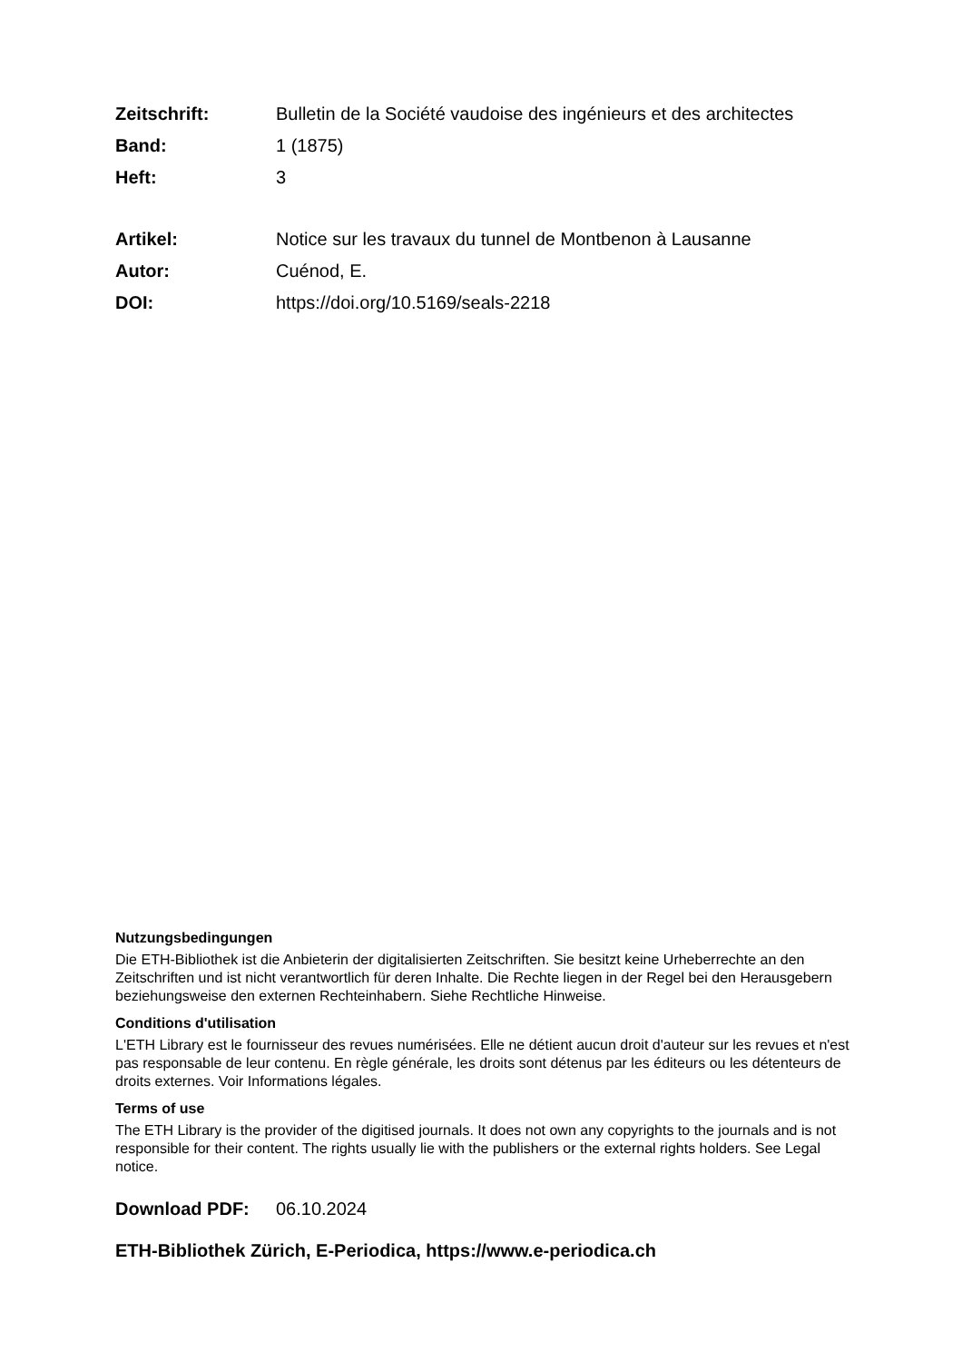Zeitschrift: Bulletin de la Société vaudoise des ingénieurs et des architectes
Band: 1 (1875)
Heft: 3
Artikel: Notice sur les travaux du tunnel de Montbenon à Lausanne
Autor: Cuénod, E.
DOI: https://doi.org/10.5169/seals-2218
Nutzungsbedingungen
Die ETH-Bibliothek ist die Anbieterin der digitalisierten Zeitschriften. Sie besitzt keine Urheberrechte an den Zeitschriften und ist nicht verantwortlich für deren Inhalte. Die Rechte liegen in der Regel bei den Herausgebern beziehungsweise den externen Rechteinhabern. Siehe Rechtliche Hinweise.
Conditions d'utilisation
L'ETH Library est le fournisseur des revues numérisées. Elle ne détient aucun droit d'auteur sur les revues et n'est pas responsable de leur contenu. En règle générale, les droits sont détenus par les éditeurs ou les détenteurs de droits externes. Voir Informations légales.
Terms of use
The ETH Library is the provider of the digitised journals. It does not own any copyrights to the journals and is not responsible for their content. The rights usually lie with the publishers or the external rights holders. See Legal notice.
Download PDF: 06.10.2024
ETH-Bibliothek Zürich, E-Periodica, https://www.e-periodica.ch